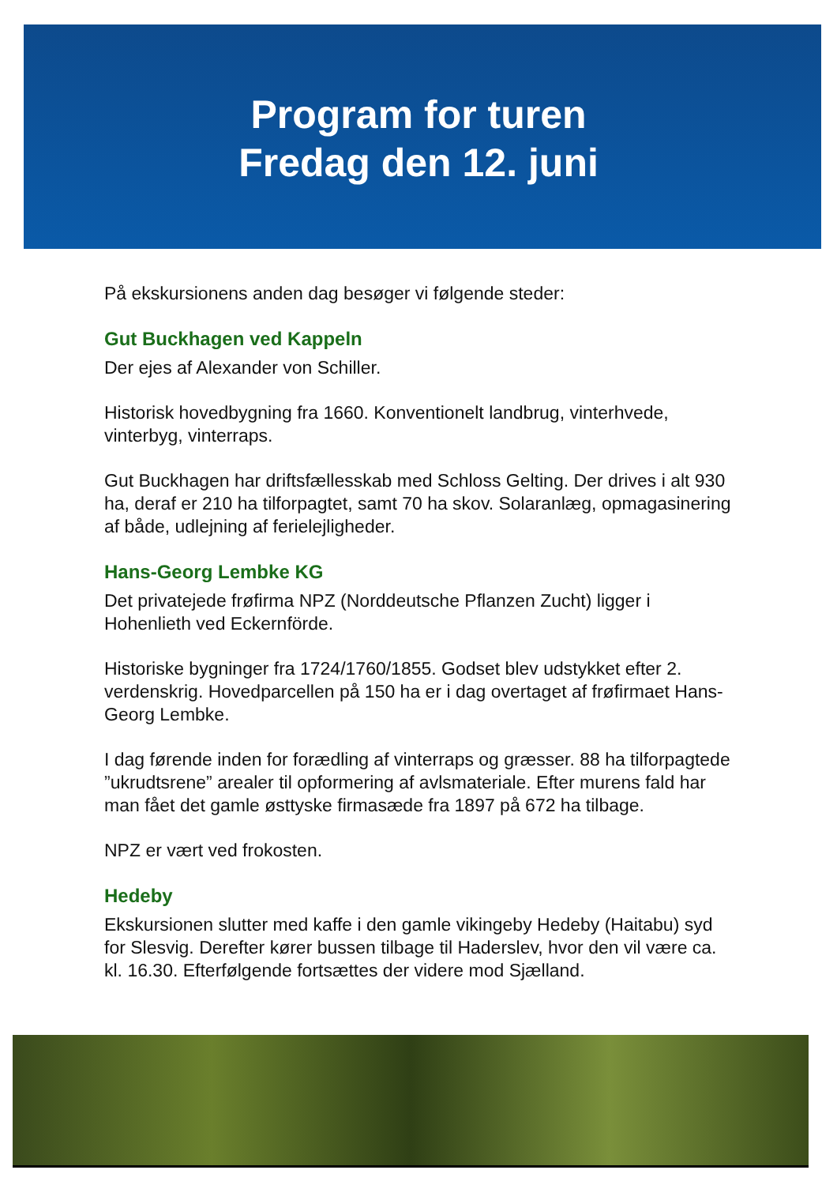Program for turen
Fredag den 12. juni
På ekskursionens anden dag besøger vi følgende steder:
Gut Buckhagen ved Kappeln
Der ejes af Alexander von Schiller.
Historisk hovedbygning fra 1660. Konventionelt landbrug, vinterhvede, vinterbyg, vinterraps.
Gut Buckhagen har driftsfællesskab med Schloss Gelting. Der drives i alt 930 ha, deraf er 210 ha tilforpagtet, samt 70 ha skov. Solaranlæg, opmagasinering af både, udlejning af ferielejligheder.
Hans-Georg Lembke KG
Det privatejede frøfirma NPZ (Norddeutsche Pflanzen Zucht) ligger i Hohenlieth ved Eckernförde.
Historiske bygninger fra 1724/1760/1855. Godset blev udstykket efter 2. verdenskrig. Hovedparcellen på 150 ha er i dag overtaget af frøfirmaet Hans-Georg Lembke.
I dag førende inden for forædling af vinterraps og græsser. 88 ha tilforpagtede ”ukrudtsrene” arealer til opformering af avlsmateriale. Efter murens fald har man fået det gamle østtyske firmasæde fra 1897 på 672 ha tilbage.
NPZ er vært ved frokosten.
Hedeby
Ekskursionen slutter med kaffe i den gamle vikingeby Hedeby (Haitabu) syd for Slesvig. Derefter kører bussen tilbage til Haderslev, hvor den vil være ca. kl. 16.30. Efterfølgende fortsættes der videre mod Sjælland.